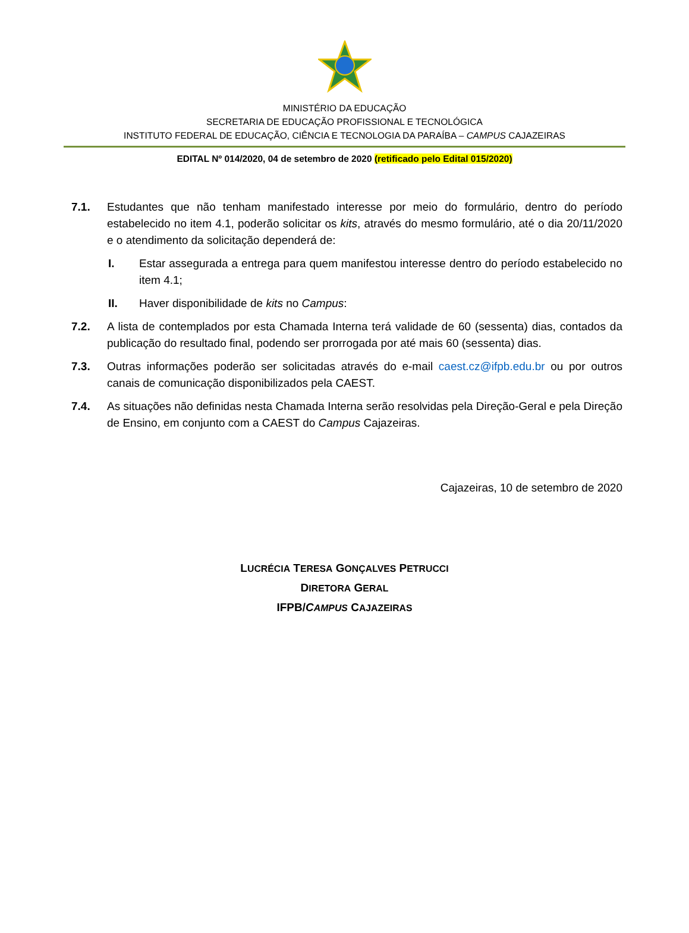MINISTÉRIO DA EDUCAÇÃO
SECRETARIA DE EDUCAÇÃO PROFISSIONAL E TECNOLÓGICA
INSTITUTO FEDERAL DE EDUCAÇÃO, CIÊNCIA E TECNOLOGIA DA PARAÍBA – CAMPUS CAJAZEIRAS
EDITAL Nº 014/2020, 04 de setembro de 2020 (retificado pelo Edital 015/2020)
7.1. Estudantes que não tenham manifestado interesse por meio do formulário, dentro do período estabelecido no item 4.1, poderão solicitar os kits, através do mesmo formulário, até o dia 20/11/2020 e o atendimento da solicitação dependerá de:
I. Estar assegurada a entrega para quem manifestou interesse dentro do período estabelecido no item 4.1;
II. Haver disponibilidade de kits no Campus:
7.2. A lista de contemplados por esta Chamada Interna terá validade de 60 (sessenta) dias, contados da publicação do resultado final, podendo ser prorrogada por até mais 60 (sessenta) dias.
7.3. Outras informações poderão ser solicitadas através do e-mail caest.cz@ifpb.edu.br ou por outros canais de comunicação disponibilizados pela CAEST.
7.4. As situações não definidas nesta Chamada Interna serão resolvidas pela Direção-Geral e pela Direção de Ensino, em conjunto com a CAEST do Campus Cajazeiras.
Cajazeiras, 10 de setembro de 2020
LUCRÉCIA TERESA GONÇALVES PETRUCCI
DIRETORA GERAL
IFPB/CAMPUS CAJAZEIRAS